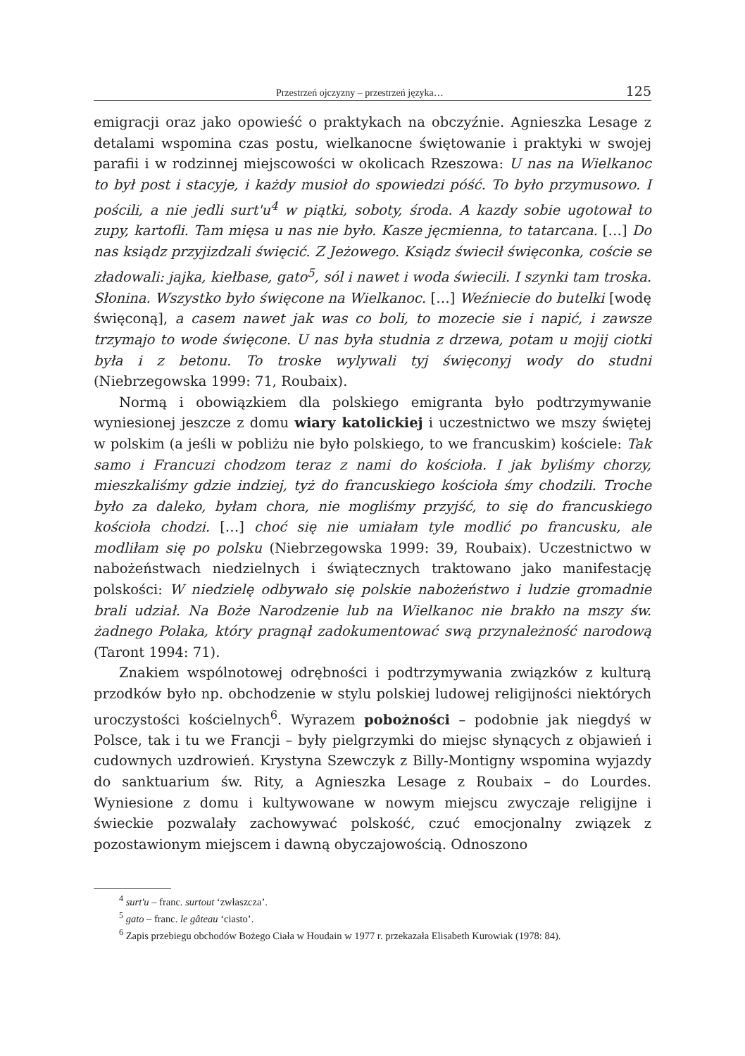Przestrzeń ojczyzny – przestrzeń języka… 125
emigracji oraz jako opowieść o praktykach na obczyźnie. Agnieszka Lesage z detalami wspomina czas postu, wielkanocne świętowanie i praktyki w swojej parafii i w rodzinnej miejscowości w okolicach Rzeszowa: U nas na Wielkanoc to był post i stacyje, i każdy musioł do spowiedzi póść. To było przymusowo. I pościli, a nie jedli surt'u<sup>4</sup> w piątki, soboty, środa. A kazdy sobie ugotował to zupy, kartofli. Tam mięsa u nas nie było. Kasze jęcmienna, to tatarcana. […] Do nas ksiądz przyjizdzali święcić. Z Jeżowego. Ksiądz świecił święconka, coście se zładowali: jajka, kiełbase, gato<sup>5</sup>, sól i nawet i woda świecili. I szynki tam troska. Słonina. Wszystko było święcone na Wielkanoc. […] Weźniecie do butelki [wodę święconą], a casem nawet jak was co boli, to mozecie sie i napić, i zawsze trzymajo to wode święcone. U nas była studnia z drzewa, potam u mojij ciotki była i z betonu. To troske wylywali tyj święconyj wody do studni (Niebrzegowska 1999: 71, Roubaix).
Normą i obowiązkiem dla polskiego emigranta było podtrzymywanie wyniesionej jeszcze z domu wiary katolickiej i uczestnictwo we mszy świętej w polskim (a jeśli w pobliżu nie było polskiego, to we francuskim) kościele: Tak samo i Francuzi chodzom teraz z nami do kościoła. I jak byliśmy chorzy, mieszkaliśmy gdzie indziej, tyż do francuskiego kościoła śmy chodzili. Troche było za daleko, byłam chora, nie mogliśmy przyjść, to się do francuskiego kościoła chodzi. […] choć się nie umiałam tyle modlić po francusku, ale modliłam się po polsku (Niebrzegowska 1999: 39, Roubaix). Uczestnictwo w nabożeństwach niedzielnych i świątecznych traktowano jako manifestację polskości: W niedzielę odbywało się polskie nabożeństwo i ludzie gromadnie brali udział. Na Boże Narodzenie lub na Wielkanoc nie brakło na mszy św. żadnego Polaka, który pragnął zadokumentować swą przynależność narodową (Taront 1994: 71).
Znakiem wspólnotowej odrębności i podtrzymywania związków z kulturą przodków było np. obchodzenie w stylu polskiej ludowej religijności niektórych uroczystości kościelnych<sup>6</sup>. Wyrazem pobożności – podobnie jak niegdyś w Polsce, tak i tu we Francji – były pielgrzymki do miejsc słynących z objawień i cudownych uzdrowień. Krystyna Szewczyk z Billy-Montigny wspomina wyjazdy do sanktuarium św. Rity, a Agnieszka Lesage z Roubaix – do Lourdes. Wyniesione z domu i kultywowane w nowym miejscu zwyczaje religijne i świeckie pozwalały zachowywać polskość, czuć emocjonalny związek z pozostawionym miejscem i dawną obyczajowością. Odnoszono
<sup>4</sup> surt'u – franc. surtout ‘zwłaszcza’.
<sup>5</sup> gato – franc. le gâteau ‘ciasto’.
<sup>6</sup> Zapis przebiegu obchodów Bożego Ciała w Houdain w 1977 r. przekazała Elisabeth Kurowiak (1978: 84).